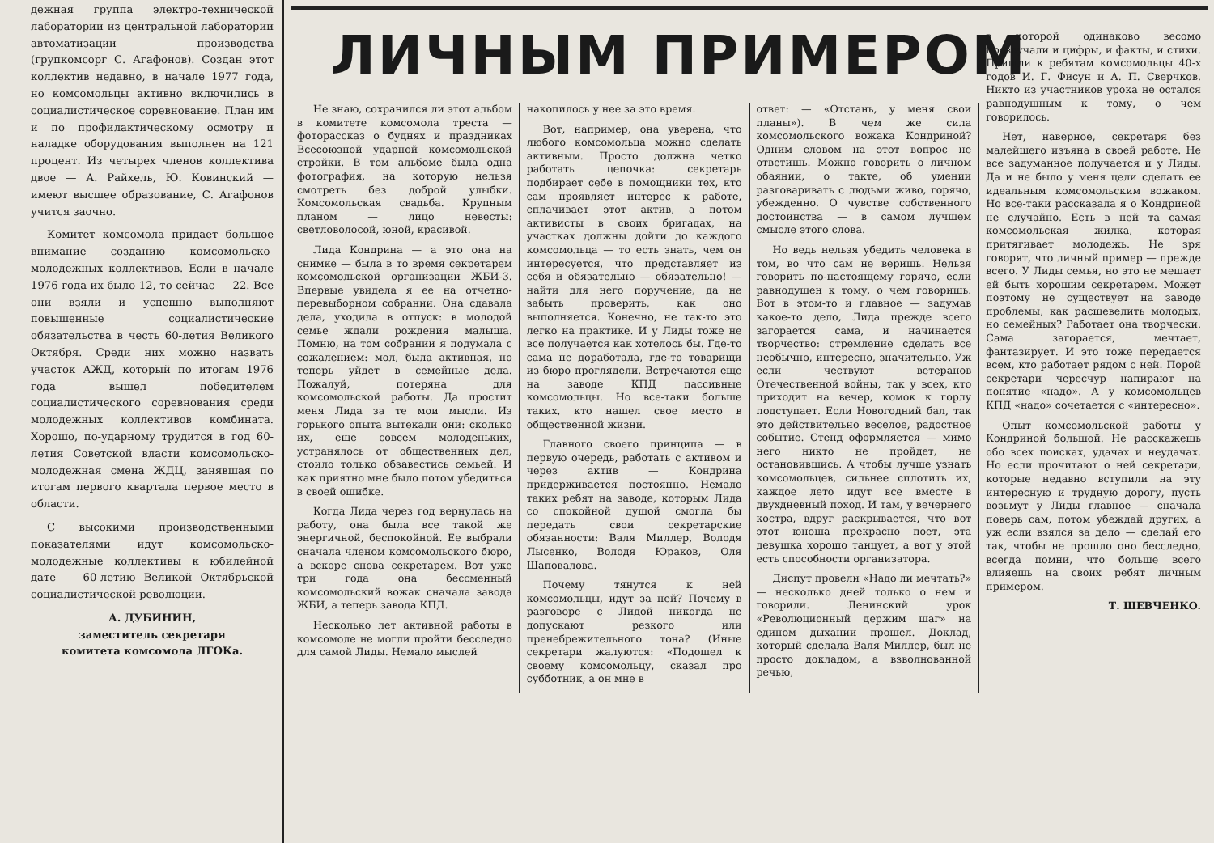дежная группа электро-технической лаборатории из центральной лаборатории автоматизации производства (групкомсорг С. Агафонов). Создан этот коллектив недавно, в начале 1977 года, но комсомольцы активно включились в социалистическое соревнование. План им и по профилактическому осмотру и наладке оборудования выполнен на 121 процент. Из четырех членов коллектива двое — А. Райхель, Ю. Ковинский — имеют высшее образование, С. Агафонов учится заочно.
Комитет комсомола придает большое внимание созданию комсомольско-молодежных коллективов. Если в начале 1976 года их было 12, то сейчас — 22. Все они взяли и успешно выполняют повышенные социалистические обязательства в честь 60-летия Великого Октября. Среди них можно назвать участок АЖД, который по итогам 1976 года вышел победителем социалистического соревнования среди молодежных коллективов комбината. Хорошо, по-ударному трудится в год 60-летия Советской власти комсомольско-молодежная смена ЖДЦ, занявшая по итогам первого квартала первое место в области.
С высокими производственными показателями идут комсомольско-молодежные коллективы к юбилейной дате — 60-летию Великой Октябрьской социалистической революции.
А. ДУБИНИН,
заместитель секретаря
комитета комсомола ЛГОКа.
ЛИЧНЫМ ПРИМЕРОМ
Не знаю, сохранился ли этот альбом в комитете комсомола треста — фоторассказ о буднях и праздниках Всесоюзной ударной комсомольской стройки. В том альбоме была одна фотография, на которую нельзя смотреть без доброй улыбки. Комсомольская свадьба. Крупным планом — лицо невесты: светловолосой, юной, красивой.
Лида Кондрина — а это она на снимке — была в то время секретарем комсомольской организации ЖБИ-3. Впервые увидела я ее на отчетно-перевыборном собрании. Она сдавала дела, уходила в отпуск: в молодой семье ждали рождения малыша. Помню, на том собрании я подумала с сожалением: мол, была активная, но теперь уйдет в семейные дела. Пожалуй, потеряна для комсомольской работы. Да простит меня Лида за те мои мысли. Из горького опыта вытекали они: сколько их, еще совсем молоденьких, устранялось от общественных дел, стоило только обзавестись семьей. И как приятно мне было потом убедиться в своей ошибке.
Когда Лида через год вернулась на работу, она была все такой же энергичной, беспокойной. Ее выбрали сначала членом комсомольского бюро, а вскоре снова секретарем. Вот уже три года она бессменный комсомольский вожак сначала завода ЖБИ, а теперь завода КПД.
Несколько лет активной работы в комсомоле не могли пройти бесследно для самой Лиды. Немало мыслей
накопилось у нее за это время.
Вот, например, она уверена, что любого комсомольца можно сделать активным. Просто должна четко работать цепочка: секретарь подбирает себе в помощники тех, кто сам проявляет интерес к работе, сплачивает этот актив, а потом активисты в своих бригадах, на участках должны дойти до каждого комсомольца — то есть знать, чем он интересуется, что представляет из себя и обязательно — обязательно! — найти для него поручение, да не забыть проверить, как оно выполняется. Конечно, не так-то это легко на практике. И у Лиды тоже не все получается как хотелось бы. Где-то сама не доработала, где-то товарищи из бюро проглядели. Встречаются еще на заводе КПД пассивные комсомольцы. Но все-таки больше таких, кто нашел свое место в общественной жизни.
Главного своего принципа — в первую очередь, работать с активом и через актив — Кондрина придерживается постоянно. Немало таких ребят на заводе, которым Лида со спокойной душой смогла бы передать свои секретарские обязанности: Валя Миллер, Володя Лысенко, Володя Юраков, Оля Шаповалова.
Почему тянутся к ней комсомольцы, идут за ней? Почему в разговоре с Лидой никогда не допускают резкого или пренебрежительного тона? (Иные секретари жалуются: «Подошел к своему комсомольцу, сказал про субботник, а он мне в
ответ: — «Отстань, у меня свои планы»). В чем же сила комсомольского вожака Кондриной? Одним словом на этот вопрос не ответишь. Можно говорить о личном обаянии, о такте, об умении разговаривать с людьми живо, горячо, убежденно. О чувстве собственного достоинства — в самом лучшем смысле этого слова.
Но ведь нельзя убедить человека в том, во что сам не веришь. Нельзя говорить по-настоящему горячо, если равнодушен к тому, о чем говоришь. Вот в этом-то и главное — задумав какое-то дело, Лида прежде всего загорается сама, и начинается творчество: стремление сделать все необычно, интересно, значительно. Уж если чествуют ветеранов Отечественной войны, так у всех, кто приходит на вечер, комок к горлу подступает. Если Новогодний бал, так это действительно веселое, радостное событие. Стенд оформляется — мимо него никто не пройдет, не остановившись. А чтобы лучше узнать комсомольцев, сильнее сплотить их, каждое лето идут все вместе в двухдневный поход. И там, у вечернего костра, вдруг раскрывается, что вот этот юноша прекрасно поет, эта девушка хорошо танцует, а вот у этой есть способности организатора.
Диспут провели «Надо ли мечтать?» — несколько дней только о нем и говорили. Ленинский урок «Революционный держим шаг» на едином дыхании прошел. Доклад, который сделала Валя Миллер, был не просто докладом, а взволнованной речью,
в которой одинаково весомо прозвучали и цифры, и факты, и стихи. Пришли к ребятам комсомольцы 40-х годов И. Г. Фисун и А. П. Сверчков. Никто из участников урока не остался равнодушным к тому, о чем говорилось.
Нет, наверное, секретаря без малейшего изъяна в своей работе. Не все задуманное получается и у Лиды. Да и не было у меня цели сделать ее идеальным комсомольским вожаком. Но все-таки рассказала я о Кондриной не случайно. Есть в ней та самая комсомольская жилка, которая притягивает молодежь. Не зря говорят, что личный пример — прежде всего. У Лиды семья, но это не мешает ей быть хорошим секретарем. Может поэтому не существует на заводе проблемы, как расшевелить молодых, но семейных? Работает она творчески. Сама загорается, мечтает, фантазирует. И это тоже передается всем, кто работает рядом с ней. Порой секретари чересчур напирают на понятие «надо». А у комсомольцев КПД «надо» сочетается с «интересно».
Опыт комсомольской работы у Кондриной большой. Не расскажешь обо всех поисках, удачах и неудачах. Но если прочитают о ней секретари, которые недавно вступили на эту интересную и трудную дорогу, пусть возьмут у Лиды главное — сначала поверь сам, потом убеждай других, а уж если взялся за дело — сделай его так, чтобы не прошло оно бесследно, всегда помни, что больше всего влияешь на своих ребят личным примером.
Т. ШЕВЧЕНКО.